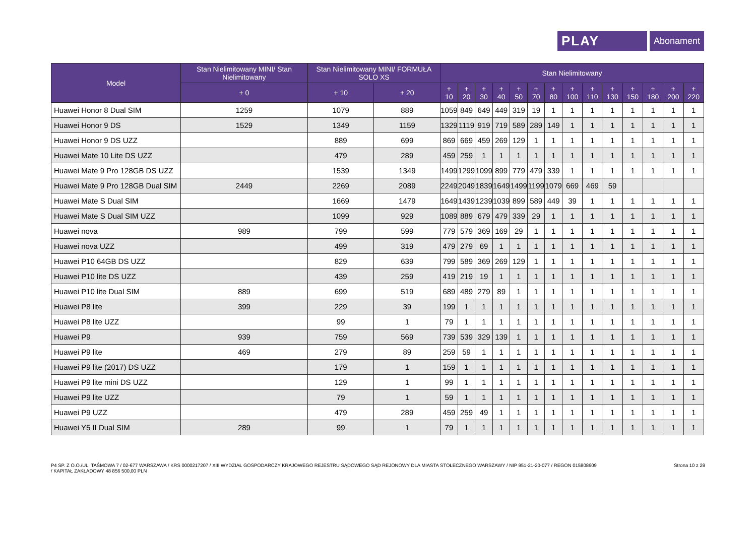PLAY
Abonament
| Model | Stan Nielimitowany MINI/ Stan Nielimitowany | Stan Nielimitowany MINI/ FORMUŁA SOLO XS | | Stan Nielimitowany | | | | | | | | | | | | | |
| --- | --- | --- | --- | --- | --- | --- | --- | --- | --- | --- | --- | --- | --- | --- | --- | --- | --- |
| | + 0 | + 10 | + 20 | + 10 | + 20 | + 30 | + 40 | + 50 | + 70 | + 80 | + 100 | + 110 | + 130 | + 150 | + 180 | + 200 | + 220 |
| Huawei Honor 8 Dual SIM | 1259 | 1079 | 889 | 1059 | 849 | 649 | 449 | 319 | 19 | 1 | 1 | 1 | 1 | 1 | 1 | 1 | 1 |
| Huawei Honor 9 DS | 1529 | 1349 | 1159 | 1329 | 1119 | 919 | 719 | 589 | 289 | 149 | 1 | 1 | 1 | 1 | 1 | 1 | 1 |
| Huawei Honor 9 DS UZZ | | 889 | 699 | 869 | 669 | 459 | 269 | 129 | 1 | 1 | 1 | 1 | 1 | 1 | 1 | 1 | 1 |
| Huawei Mate 10 Lite DS UZZ | | 479 | 289 | 459 | 259 | 1 | 1 | 1 | 1 | 1 | 1 | 1 | 1 | 1 | 1 | 1 | 1 |
| Huawei Mate 9 Pro 128GB DS UZZ | | 1539 | 1349 | 1499 | 1299 | 1099 | 899 | 779 | 479 | 339 | 1 | 1 | 1 | 1 | 1 | 1 | 1 |
| Huawei Mate 9 Pro 128GB Dual SIM | 2449 | 2269 | 2089 | 2249 | 2049 | 1839 | 1649 | 1499 | 1199 | 1079 | 669 | 469 | 59 | | | | |
| Huawei Mate S Dual SIM | | 1669 | 1479 | 1649 | 1439 | 1239 | 1039 | 899 | 589 | 449 | 39 | 1 | 1 | 1 | 1 | 1 | 1 |
| Huawei Mate S Dual SIM UZZ | | 1099 | 929 | 1089 | 889 | 679 | 479 | 339 | 29 | 1 | 1 | 1 | 1 | 1 | 1 | 1 | 1 |
| Huawei nova | 989 | 799 | 599 | 779 | 579 | 369 | 169 | 29 | 1 | 1 | 1 | 1 | 1 | 1 | 1 | 1 | 1 |
| Huawei nova UZZ | | 499 | 319 | 479 | 279 | 69 | 1 | 1 | 1 | 1 | 1 | 1 | 1 | 1 | 1 | 1 | 1 |
| Huawei P10 64GB DS UZZ | | 829 | 639 | 799 | 589 | 369 | 269 | 129 | 1 | 1 | 1 | 1 | 1 | 1 | 1 | 1 | 1 |
| Huawei P10 lite DS UZZ | | 439 | 259 | 419 | 219 | 19 | 1 | 1 | 1 | 1 | 1 | 1 | 1 | 1 | 1 | 1 | 1 |
| Huawei P10 lite Dual SIM | 889 | 699 | 519 | 689 | 489 | 279 | 89 | 1 | 1 | 1 | 1 | 1 | 1 | 1 | 1 | 1 | 1 |
| Huawei P8 lite | 399 | 229 | 39 | 199 | 1 | 1 | 1 | 1 | 1 | 1 | 1 | 1 | 1 | 1 | 1 | 1 | 1 |
| Huawei P8 lite UZZ | | 99 | 1 | 79 | 1 | 1 | 1 | 1 | 1 | 1 | 1 | 1 | 1 | 1 | 1 | 1 | 1 |
| Huawei P9 | 939 | 759 | 569 | 739 | 539 | 329 | 139 | 1 | 1 | 1 | 1 | 1 | 1 | 1 | 1 | 1 | 1 |
| Huawei P9 lite | 469 | 279 | 89 | 259 | 59 | 1 | 1 | 1 | 1 | 1 | 1 | 1 | 1 | 1 | 1 | 1 | 1 |
| Huawei P9 lite (2017) DS UZZ | | 179 | 1 | 159 | 1 | 1 | 1 | 1 | 1 | 1 | 1 | 1 | 1 | 1 | 1 | 1 | 1 |
| Huawei P9 lite mini DS UZZ | | 129 | 1 | 99 | 1 | 1 | 1 | 1 | 1 | 1 | 1 | 1 | 1 | 1 | 1 | 1 | 1 |
| Huawei P9 lite UZZ | | 79 | 1 | 59 | 1 | 1 | 1 | 1 | 1 | 1 | 1 | 1 | 1 | 1 | 1 | 1 | 1 |
| Huawei P9 UZZ | | 479 | 289 | 459 | 259 | 49 | 1 | 1 | 1 | 1 | 1 | 1 | 1 | 1 | 1 | 1 | 1 |
| Huawei Y5 II Dual SIM | 289 | 99 | 1 | 79 | 1 | 1 | 1 | 1 | 1 | 1 | 1 | 1 | 1 | 1 | 1 | 1 | 1 |
P4 SP. Z O.O./UL. TAŚMOWA 7 / 02-677 WARSZAWA / KRS 0000217207 / XIII WYDZIAŁ GOSPODARCZY KRAJOWEGO REJESTRU SĄDOWEGO SĄD REJONOWY DLA MIASTA STOŁECZNEGO WARSZAWY / NIP 951-21-20-077 / REGON 015808609
/ KAPITAŁ ZAKŁADOWY 48 856 500,00 PLN
Strona 10 z 29